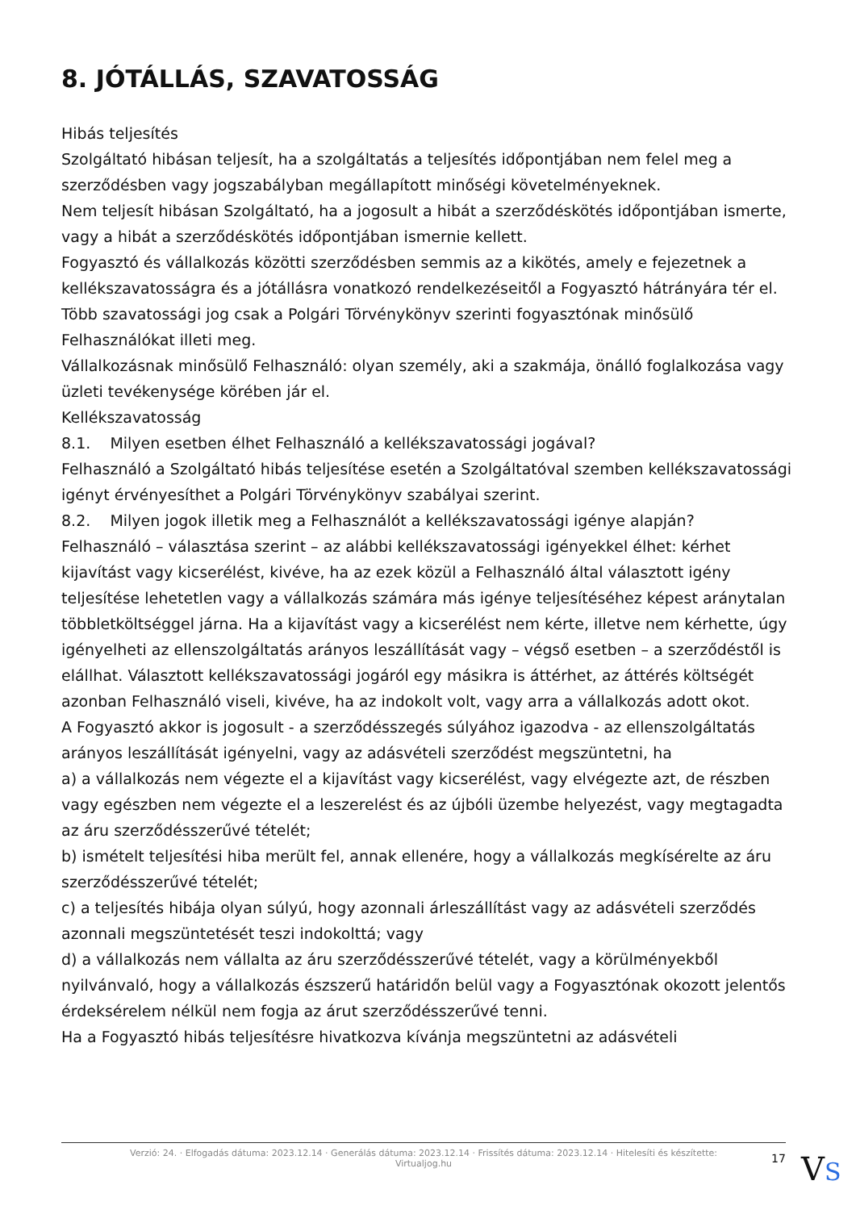8. JÓTÁLLÁS, SZAVATOSSÁG
Hibás teljesítés
Szolgáltató hibásan teljesít, ha a szolgáltatás a teljesítés időpontjában nem felel meg a szerződésben vagy jogszabályban megállapított minőségi követelményeknek.
Nem teljesít hibásan Szolgáltató, ha a jogosult a hibát a szerződéskötés időpontjában ismerte, vagy a hibát a szerződéskötés időpontjában ismernie kellett.
Fogyasztó és vállalkozás közötti szerződésben semmis az a kikötés, amely e fejezetnek a kellékszavatosságra és a jótállásra vonatkozó rendelkezéseitől a Fogyasztó hátrányára tér el.
Több szavatossági jog csak a Polgári Törvénykönyv szerinti fogyasztónak minősülő Felhasználókat illeti meg.
Vállalkozásnak minősülő Felhasználó: olyan személy, aki a szakmája, önálló foglalkozása vagy üzleti tevékenysége körében jár el.
Kellékszavatosság
8.1. Milyen esetben élhet Felhasználó a kellékszavatossági jogával?
Felhasználó a Szolgáltató hibás teljesítése esetén a Szolgáltatóval szemben kellékszavatossági igényt érvényesíthet a Polgári Törvénykönyv szabályai szerint.
8.2. Milyen jogok illetik meg a Felhasználót a kellékszavatossági igénye alapján?
Felhasználó – választása szerint – az alábbi kellékszavatossági igényekkel élhet: kérhet kijavítást vagy kicserélést, kivéve, ha az ezek közül a Felhasználó által választott igény teljesítése lehetetlen vagy a vállalkozás számára más igénye teljesítéséhez képest aránytalan többletköltséggel járna. Ha a kijavítást vagy a kicserélést nem kérte, illetve nem kérhette, úgy igényelheti az ellenszolgáltatás arányos leszállítását vagy – végső esetben – a szerződéstől is elállhat. Választott kellékszavatossági jogáról egy másikra is áttérhet, az áttérés költségét azonban Felhasználó viseli, kivéve, ha az indokolt volt, vagy arra a vállalkozás adott okot.
A Fogyasztó akkor is jogosult - a szerződésszegés súlyához igazodva - az ellenszolgáltatás arányos leszállítását igényelni, vagy az adásvételi szerződést megszüntetni, ha
a) a vállalkozás nem végezte el a kijavítást vagy kicserélést, vagy elvégezte azt, de részben vagy egészben nem végezte el a leszerelést és az újbóli üzembe helyezést, vagy megtagadta az áru szerződésszerűvé tételét;
b) ismételt teljesítési hiba merült fel, annak ellenére, hogy a vállalkozás megkísérelte az áru szerződésszerűvé tételét;
c) a teljesítés hibája olyan súlyú, hogy azonnali árleszállítást vagy az adásvételi szerződés azonnali megszüntetését teszi indokolttá; vagy
d) a vállalkozás nem vállalta az áru szerződésszerűvé tételét, vagy a körülményekből nyilvánvaló, hogy a vállalkozás észszerű határidőn belül vagy a Fogyasztónak okozott jelentős érdeksérelem nélkül nem fogja az árut szerződésszerűvé tenni.
Ha a Fogyasztó hibás teljesítésre hivatkozva kívánja megszüntetni az adásvételi
Verzió: 24. · Elfogadás dátuma: 2023.12.14 · Generálás dátuma: 2023.12.14 · Frissítés dátuma: 2023.12.14 · Hitelesíti és készítette:
Virtualjog.hu
17 VS